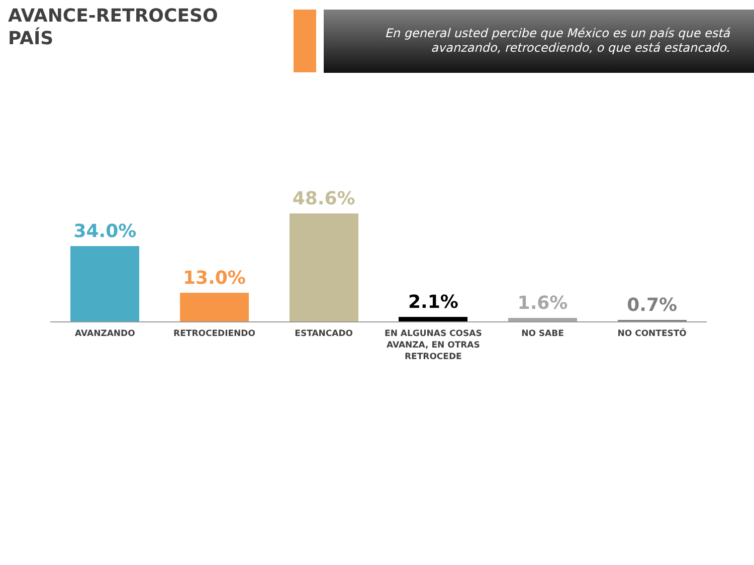AVANCE-RETROCESO
PAÍS
En general usted percibe que México es un país que está
avanzando, retrocediendo, o que está estancado.
34.0% 13.0% 48.6% 2.1% 1.6% 0.7%
AVANZANDO RETROCEDIENDO ESTANCADO EN ALGUNAS COSAS AVANZA, EN OTRAS RETROCEDE
NO SABE NO CONTESTÓ